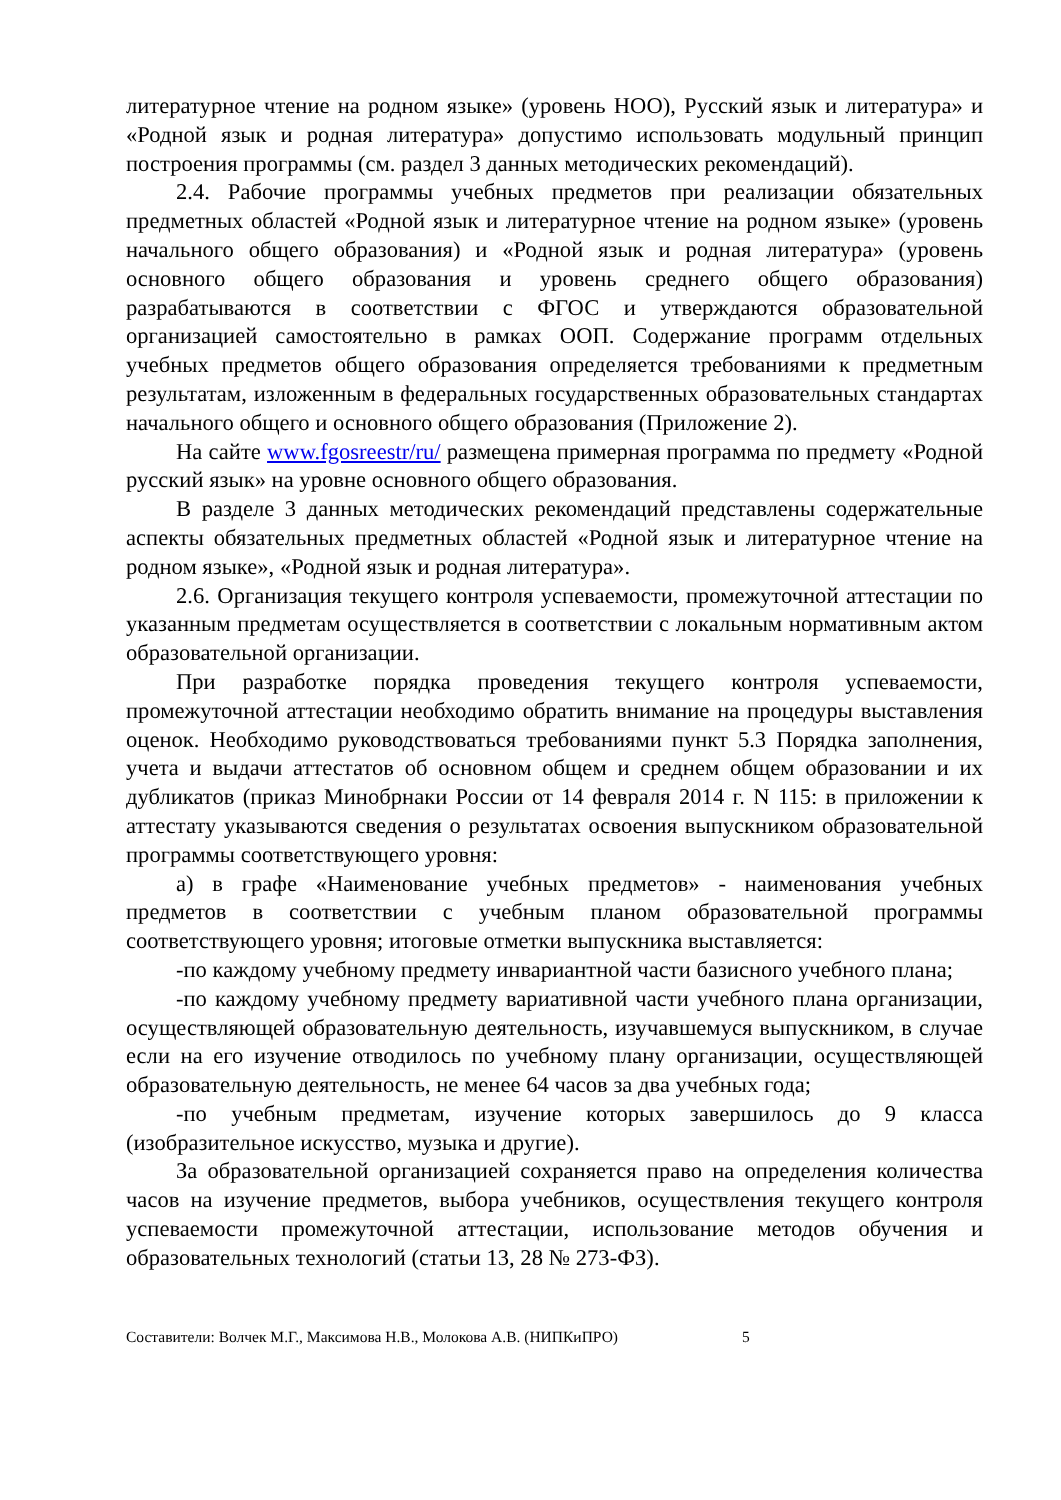литературное чтение на родном языке» (уровень НОО), Русский язык и литература» и «Родной язык и родная литература» допустимо использовать модульный принцип построения программы (см. раздел 3 данных методических рекомендаций).
2.4. Рабочие программы учебных предметов при реализации обязательных предметных областей «Родной язык и литературное чтение на родном языке» (уровень начального общего образования) и «Родной язык и родная литература» (уровень основного общего образования и уровень среднего общего образования) разрабатываются в соответствии с ФГОС и утверждаются образовательной организацией самостоятельно в рамках ООП. Содержание программ отдельных учебных предметов общего образования определяется требованиями к предметным результатам, изложенным в федеральных государственных образовательных стандартах начального общего и основного общего образования (Приложение 2).
На сайте www.fgosreestr/ru/ размещена примерная программа по предмету «Родной русский язык» на уровне основного общего образования.
В разделе 3 данных методических рекомендаций представлены содержательные аспекты обязательных предметных областей «Родной язык и литературное чтение на родном языке», «Родной язык и родная литература».
2.6. Организация текущего контроля успеваемости, промежуточной аттестации по указанным предметам осуществляется в соответствии с локальным нормативным актом образовательной организации.
При разработке порядка проведения текущего контроля успеваемости, промежуточной аттестации необходимо обратить внимание на процедуры выставления оценок. Необходимо руководствоваться требованиями пункт 5.3 Порядка заполнения, учета и выдачи аттестатов об основном общем и среднем общем образовании и их дубликатов (приказ Минобрнаки России от 14 февраля 2014 г. N 115: в приложении к аттестату указываются сведения о результатах освоения выпускником образовательной программы соответствующего уровня:
а) в графе «Наименование учебных предметов» - наименования учебных предметов в соответствии с учебным планом образовательной программы соответствующего уровня; итоговые отметки выпускника выставляется:
-по каждому учебному предмету инвариантной части базисного учебного плана;
-по каждому учебному предмету вариативной части учебного плана организации, осуществляющей образовательную деятельность, изучавшемуся выпускником, в случае если на его изучение отводилось по учебному плану организации, осуществляющей образовательную деятельность, не менее 64 часов за два учебных года;
-по учебным предметам, изучение которых завершилось до 9 класса (изобразительное искусство, музыка и другие).
За образовательной организацией сохраняется право на определения количества часов на изучение предметов, выбора учебников, осуществления текущего контроля успеваемости промежуточной аттестации, использование методов обучения и образовательных технологий (статьи 13, 28 № 273-ФЗ).
Составители: Волчек М.Г., Максимова Н.В., Молокова А.В. (НИПКиПРО) 5